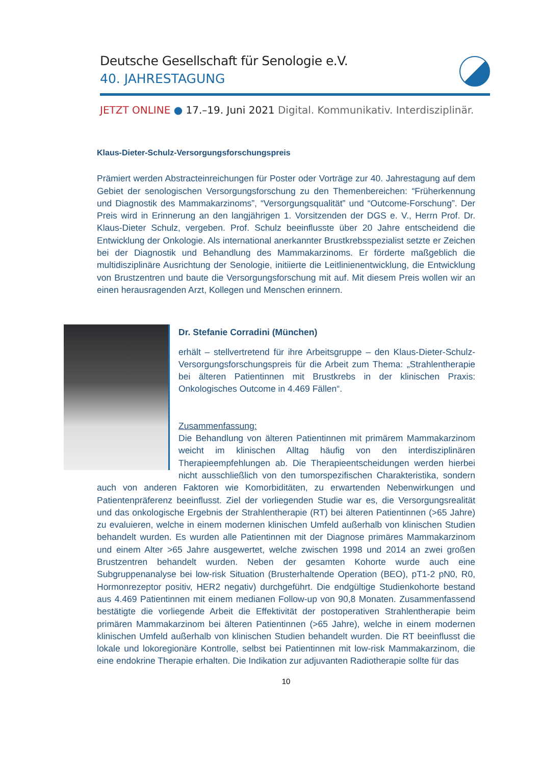Deutsche Gesellschaft für Senologie e.V.
40. JAHRESTAGUNG
JETZT ONLINE ● 17.–19. Juni 2021 Digital. Kommunikativ. Interdisziplinär.
Klaus-Dieter-Schulz-Versorgungsforschungspreis
Prämiert werden Abstracteinreichungen für Poster oder Vorträge zur 40. Jahrestagung auf dem Gebiet der senologischen Versorgungsforschung zu den Themenbereichen: “Früherkennung und Diagnostik des Mammakarzinoms”, “Versorgungsqualität” und “Outcome-Forschung”. Der Preis wird in Erinnerung an den langjährigen 1. Vorsitzenden der DGS e. V., Herrn Prof. Dr. Klaus-Dieter Schulz, vergeben. Prof. Schulz beeinflusste über 20 Jahre entscheidend die Entwicklung der Onkologie. Als international anerkannter Brustkrebsspezialist setzte er Zeichen bei der Diagnostik und Behandlung des Mammakarzinoms. Er förderte maßgeblich die multidisziplinäre Ausrichtung der Senologie, initiierte die Leitlinienentwicklung, die Entwicklung von Brustzentren und baute die Versorgungsforschung mit auf. Mit diesem Preis wollen wir an einen herausragenden Arzt, Kollegen und Menschen erinnern.
Dr. Stefanie Corradini (München)
erhält – stellvertretend für ihre Arbeitsgruppe – den Klaus-Dieter-Schulz-Versorgungsforschungspreis für die Arbeit zum Thema: „Strahlentherapie bei älteren Patientinnen mit Brustkrebs in der klinischen Praxis: Onkologisches Outcome in 4.469 Fällen“.
Zusammenfassung:
Die Behandlung von älteren Patientinnen mit primärem Mammakarzinom weicht im klinischen Alltag häufig von den interdisziplinären Therapieempfehlungen ab. Die Therapieentscheidungen werden hierbei nicht ausschließlich von den tumorspezifischen Charakteristika, sondern auch von anderen Faktoren wie Komorbiditäten, zu erwartenden Nebenwirkungen und Patientenpräferenz beeinflusst. Ziel der vorliegenden Studie war es, die Versorgungsrealität und das onkologische Ergebnis der Strahlentherapie (RT) bei älteren Patientinnen (>65 Jahre) zu evaluieren, welche in einem modernen klinischen Umfeld außerhalb von klinischen Studien behandelt wurden. Es wurden alle Patientinnen mit der Diagnose primäres Mammakarzinom und einem Alter >65 Jahre ausgewertet, welche zwischen 1998 und 2014 an zwei großen Brustzentren behandelt wurden. Neben der gesamten Kohorte wurde auch eine Subgruppenanalyse bei low-risk Situation (Brusterhaltende Operation (BEO), pT1-2 pN0, R0, Hormonrezeptor positiv, HER2 negativ) durchgeführt. Die endgültige Studienkohorte bestand aus 4.469 Patientinnen mit einem medianen Follow-up von 90,8 Monaten. Zusammenfassend bestätigte die vorliegende Arbeit die Effektivität der postoperativen Strahlentherapie beim primären Mammakarzinom bei älteren Patientinnen (>65 Jahre), welche in einem modernen klinischen Umfeld außerhalb von klinischen Studien behandelt wurden. Die RT beeinflusst die lokale und lokoregionäre Kontrolle, selbst bei Patientinnen mit low-risk Mammakarzinom, die eine endokrine Therapie erhalten. Die Indikation zur adjuvanten Radiotherapie sollte für das
10